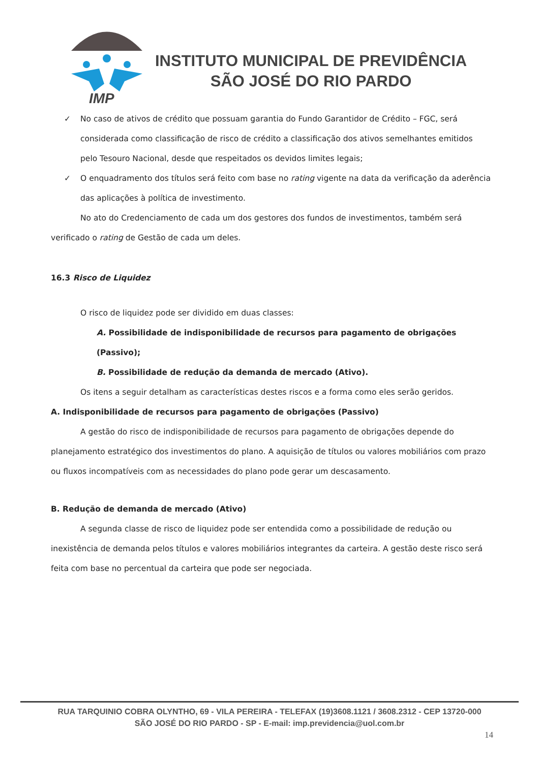IMP
INSTITUTO MUNICIPAL DE PREVIDÊNCIA
SÃO JOSÉ DO RIO PARDO
✓ No caso de ativos de crédito que possuam garantia do Fundo Garantidor de Crédito – FGC, será considerada como classificação de risco de crédito a classificação dos ativos semelhantes emitidos pelo Tesouro Nacional, desde que respeitados os devidos limites legais;
✓ O enquadramento dos títulos será feito com base no rating vigente na data da verificação da aderência das aplicações à política de investimento.
No ato do Credenciamento de cada um dos gestores dos fundos de investimentos, também será verificado o rating de Gestão de cada um deles.
16.3 Risco de Liquidez
O risco de liquidez pode ser dividido em duas classes:
A. Possibilidade de indisponibilidade de recursos para pagamento de obrigações (Passivo);
B. Possibilidade de redução da demanda de mercado (Ativo).
Os itens a seguir detalham as características destes riscos e a forma como eles serão geridos.
A. Indisponibilidade de recursos para pagamento de obrigações (Passivo)
A gestão do risco de indisponibilidade de recursos para pagamento de obrigações depende do planejamento estratégico dos investimentos do plano. A aquisição de títulos ou valores mobiliários com prazo ou fluxos incompatíveis com as necessidades do plano pode gerar um descasamento.
B. Redução de demanda de mercado (Ativo)
A segunda classe de risco de liquidez pode ser entendida como a possibilidade de redução ou inexistência de demanda pelos títulos e valores mobiliários integrantes da carteira. A gestão deste risco será feita com base no percentual da carteira que pode ser negociada.
RUA TARQUINIO COBRA OLYNTHO, 69 - VILA PEREIRA - TELEFAX (19)3608.1121 / 3608.2312 - CEP 13720-000
SÃO JOSÉ DO RIO PARDO - SP - E-mail: imp.previdencia@uol.com.br
14